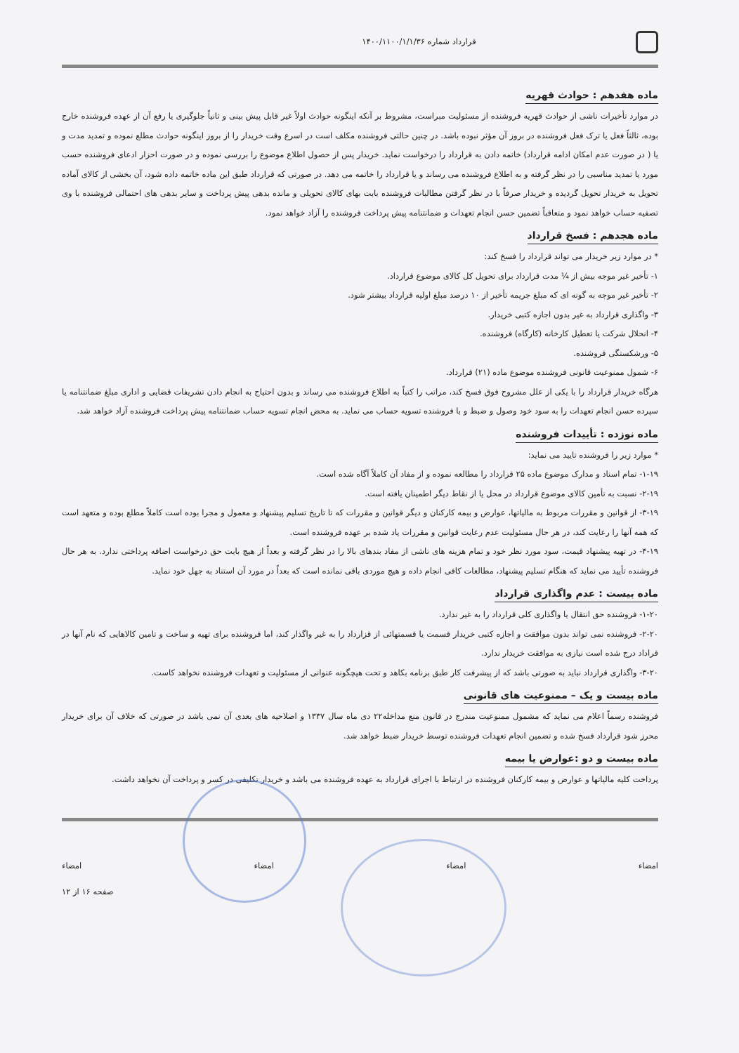قرارداد شماره ۱۴۰۰/۱۱۰۰/۱/۱/۳۶
ماده هفدهم : حوادث قهریه
در موارد تأخیرات ناشی از حوادث قهریه فروشنده از مسئولیت مبراست، مشروط بر آنکه اینگونه حوادث اولاً غیر قابل پیش بینی و ثانیاً جلوگیری یا رفع آن از عهده فروشنده خارج بوده، ثالثاً فعل یا ترک فعل فروشنده در بروز آن مؤثر نبوده باشد. در چنین حالتی فروشنده مکلف است در اسرع وقت خریدار را از بروز اینگونه حوادث مطلع نموده و تمدید مدت و یا ( در صورت عدم امکان ادامه قرارداد) خاتمه دادن به قرارداد را درخواست نماید. خریدار پس از حصول اطلاع موضوع را بررسی نموده و در صورت احزار ادعای فروشنده حسب مورد یا تمدید مناسبی را در نظر گرفته و به اطلاع فروشنده می رساند و یا قرارداد را خاتمه می دهد. در صورتی که قرارداد طبق این ماده خاتمه داده شود، آن بخشی از کالای آماده تحویل به خریدار تحویل گردیده و خریدار صرفاً با در نظر گرفتن مطالبات فروشنده بابت بهای کالای تحویلی و مانده بدهی پیش پرداخت و سایر بدهی های احتمالی فروشنده با وی تصفیه حساب خواهد نمود و متعاقباً تضمین حسن انجام تعهدات و ضمانتنامه پیش پرداخت فروشنده را آزاد خواهد نمود.
ماده هجدهم : فسخ قرارداد
* در موارد زیر خریدار می تواند قرارداد را فسخ کند:
۱- تأخیر غیر موجه بیش از ¼ مدت قرارداد برای تحویل کل کالای موضوع قرارداد.
۲- تأخیر غیر موجه به گونه ای که مبلغ جریمه تأخیر از ۱۰ درصد مبلغ اولیه قرارداد بیشتر شود.
۳- واگذاری قرارداد به غیر بدون اجازه کتبی خریدار.
۴- انحلال شرکت یا تعطیل کارخانه (کارگاه) فروشنده.
۵- ورشکستگی فروشنده.
۶- شمول ممنوعیت قانونی فروشنده موضوع ماده (۲۱) قرارداد.
هرگاه خریدار قرارداد را با یکی از علل مشروح فوق فسخ کند، مراتب را کتباً به اطلاع فروشنده می رساند و بدون احتیاج به انجام دادن تشریفات قضایی و اداری مبلغ ضمانتنامه یا سپرده حسن انجام تعهدات را به سود خود وصول و ضبط و با فروشنده تسویه حساب می نماید. به محض انجام تسویه حساب ضمانتنامه پیش پرداخت فروشنده آزاد خواهد شد.
ماده نوزده : تأییدات فروشنده
* موارد زیر را فروشنده تایید می نماید:
۱-۱۹- تمام اسناد و مدارک موضوع ماده ۲۵ قرارداد را مطالعه نموده و از مفاد آن کاملاً آگاه شده است.
۲-۱۹- نسبت به تأمین کالای موضوع قرارداد در محل یا از نقاط دیگر اطمینان یافته است.
۳-۱۹- از قوانین و مقررات مربوط به مالیاتها، عوارض و بیمه کارکنان و دیگر قوانین و مقررات که تا تاریخ تسلیم پیشنهاد و معمول و مجرا بوده است کاملاً مطلع بوده و متعهد است که همه آنها را رعایت کند، در هر حال مسئولیت عدم رعایت قوانین و مقررات یاد شده بر عهده فروشنده است.
۴-۱۹- در تهیه پیشنهاد قیمت، سود مورد نظر خود و تمام هزینه های ناشی از مفاد بندهای بالا را در نظر گرفته و بعداً از هیچ بابت حق درخواست اضافه پرداختی ندارد. به هر حال فروشنده تأیید می نماید که هنگام تسلیم پیشنهاد، مطالعات کافی انجام داده و هیچ موردی باقی نمانده است که بعداً در مورد آن استناد به جهل خود نماید.
ماده بیست : عدم واگذاری قرارداد
۱-۲۰- فروشنده حق انتقال یا واگذاری کلی قرارداد را به غیر ندارد.
۲-۲۰- فروشنده نمی تواند بدون موافقت و اجازه کتبی خریدار قسمت یا قسمتهائی از قزارداد را به غیر واگذار کند، اما فروشنده برای تهیه و ساخت و تامین کالاهایی که نام آنها در قراداد درج شده است نیازی به موافقت خریدار ندارد.
۳-۲۰- واگذاری قرارداد نباید به صورتی باشد که از پیشرفت کار طبق برنامه بکاهد و تحت هیچگونه عنوانی از مسئولیت و تعهدات فروشنده نخواهد کاست.
ماده بیست و یک – ممنوعیت های قانونی
فروشنده رسماً اعلام می نماید که مشمول ممنوعیت مندرج در قانون منع مداخله۲۲ دی ماه سال ۱۳۳۷ و اصلاحیه های بعدی آن نمی باشد در صورتی که خلاف آن برای خریدار محرز شود قرارداد فسخ شده و تضمین انجام تعهدات فروشنده توسط خریدار ضبط خواهد شد.
ماده بیست و دو :عوارض یا بیمه
پرداخت کلیه مالیاتها و عوارض و بیمه کارکنان فروشنده در ارتباط با اجرای قرارداد به عهده فروشنده می باشد و خریدار تکلیفی در کسر و پرداخت آن نخواهد داشت.
امضاء امضاء امضاء امضاء
صفحه ۱۶ از ۱۲